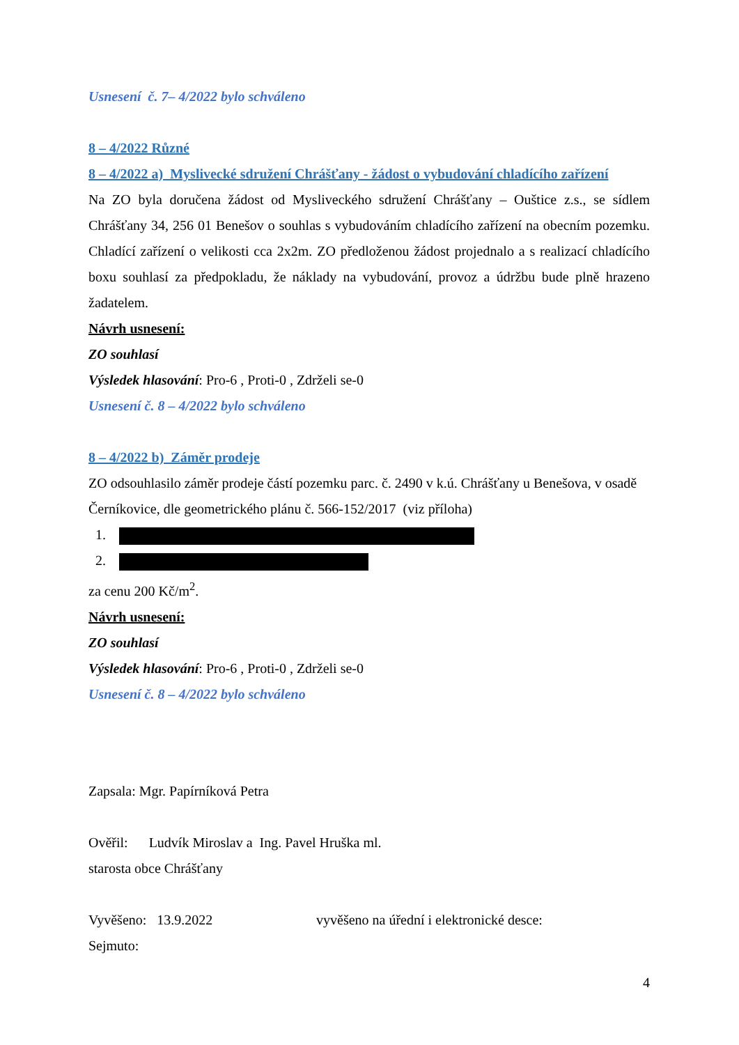Usnesení č. 7– 4/2022 bylo schváleno
8 – 4/2022 Různé
8 – 4/2022 a) Myslivecké sdružení Chrášťany - žádost o vybudování chladícího zařízení
Na ZO byla doručena žádost od Mysliveckého sdružení Chrášťany – Ouštice z.s., se sídlem Chrášťany 34, 256 01 Benešov o souhlas s vybudováním chladícího zařízení na obecním pozemku. Chladící zařízení o velikosti cca 2x2m. ZO předloženou žádost projednalo a s realizací chladícího boxu souhlasí za předpokladu, že náklady na vybudování, provoz a údržbu bude plně hrazeno žadatelem.
Návrh usnesení:
ZO souhlasí
Výsledek hlasování: Pro-6 , Proti-0 , Zdrželi se-0
Usnesení č. 8 – 4/2022 bylo schváleno
8 – 4/2022 b) Záměr prodeje
ZO odsouhlasilo záměr prodeje částí pozemku parc. č. 2490 v k.ú. Chrášťany u Benešova, v osadě Černíkovice, dle geometrického plánu č. 566-152/2017 (viz příloha)
za cenu 200 Kč/m<sup>2</sup>.
Návrh usnesení:
ZO souhlasí
Výsledek hlasování: Pro-6 , Proti-0 , Zdrželi se-0
Usnesení č. 8 – 4/2022 bylo schváleno
Zapsala: Mgr. Papírníková Petra
Ověřil: Ludvík Miroslav a Ing. Pavel Hruška ml.
starosta obce Chrášťany
Vyvěšeno: 13.9.2022 vyvěšeno na úřední i elektronické desce:
Sejmuto:
4